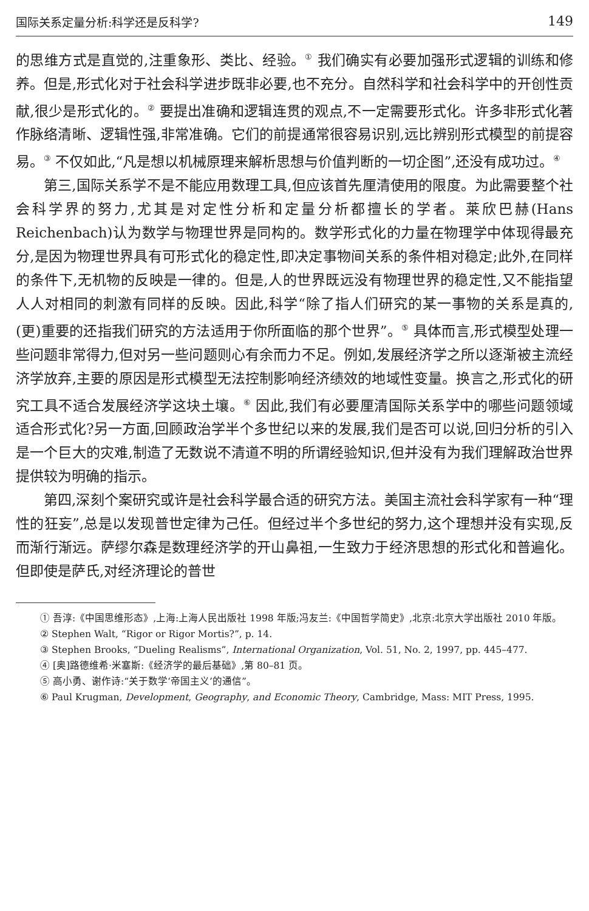国际关系定量分析:科学还是反科学? 149
的思维方式是直觉的,注重象形、类比、经验。<sup>①</sup> 我们确实有必要加强形式逻辑的训练和修养。但是,形式化对于社会科学进步既非必要,也不充分。自然科学和社会科学中的开创性贡献,很少是形式化的。<sup>②</sup> 要提出准确和逻辑连贯的观点,不一定需要形式化。许多非形式化著作脉络清晰、逻辑性强,非常准确。它们的前提通常很容易识别,远比辨别形式模型的前提容易。<sup>③</sup> 不仅如此,“凡是想以机械原理来解析思想与价值判断的一切企图”,还没有成功过。<sup>④</sup>
第三,国际关系学不是不能应用数理工具,但应该首先厘清使用的限度。为此需要整个社会科学界的努力,尤其是对定性分析和定量分析都擅长的学者。莱欣巴赫(Hans Reichenbach)认为数学与物理世界是同构的。数学形式化的力量在物理学中体现得最充分,是因为物理世界具有可形式化的稳定性,即决定事物间关系的条件相对稳定;此外,在同样的条件下,无机物的反映是一律的。但是,人的世界既远没有物理世界的稳定性,又不能指望人人对相同的刺激有同样的反映。因此,科学“除了指人们研究的某一事物的关系是真的,(更)重要的还指我们研究的方法适用于你所面临的那个世界”。<sup>⑤</sup> 具体而言,形式模型处理一些问题非常得力,但对另一些问题则心有余而力不足。例如,发展经济学之所以逐渐被主流经济学放弃,主要的原因是形式模型无法控制影响经济绩效的地域性变量。换言之,形式化的研究工具不适合发展经济学这块土壤。<sup>⑥</sup> 因此,我们有必要厘清国际关系学中的哪些问题领域适合形式化?另一方面,回顾政治学半个多世纪以来的发展,我们是否可以说,回归分析的引入是一个巨大的灾难,制造了无数说不清道不明的所谓经验知识,但并没有为我们理解政治世界提供较为明确的指示。
第四,深刻个案研究或许是社会科学最合适的研究方法。美国主流社会科学家有一种“理性的狂妄”,总是以发现普世定律为己任。但经过半个多世纪的努力,这个理想并没有实现,反而渐行渐远。萨缪尔森是数理经济学的开山鼻祖,一生致力于经济思想的形式化和普遍化。但即使是萨氏,对经济理论的普世
① 吾淳:《中国思维形态》,上海:上海人民出版社 1998 年版;冯友兰:《中国哲学简史》,北京:北京大学出版社 2010 年版。
② Stephen Walt, “Rigor or Rigor Mortis?”, p. 14.
③ Stephen Brooks, “Dueling Realisms”, International Organization, Vol. 51, No. 2, 1997, pp. 445–477.
④ [奥]路德维希·米塞斯:《经济学的最后基础》,第 80–81 页。
⑤ 高小勇、谢作诗:“关于数学‘帝国主义’的通信”。
⑥ Paul Krugman, Development, Geography, and Economic Theory, Cambridge, Mass: MIT Press, 1995.